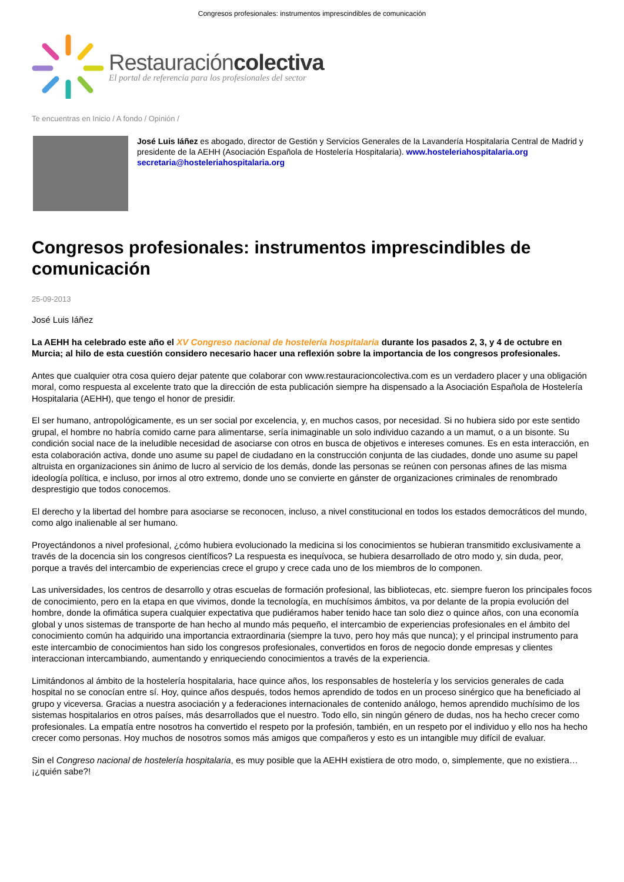Congresos profesionales: instrumentos imprescindibles de comunicación
Restauracióncolectiva
El portal de referencia para los profesionales del sector
Te encuentras en Inicio / A fondo / Opinión /
José Luis Iáñez es abogado, director de Gestión y Servicios Generales de la Lavandería Hospitalaria Central de Madrid y presidente de la AEHH (Asociación Española de Hostelería Hospitalaria). www.hosteleriahospitalaria.org secretaria@hosteleriahospitalaria.org
Congresos profesionales: instrumentos imprescindibles de comunicación
25-09-2013
José Luis Iáñez
La AEHH ha celebrado este año el XV Congreso nacional de hostelería hospitalaria durante los pasados 2, 3, y 4 de octubre en Murcia; al hilo de esta cuestión considero necesario hacer una reflexión sobre la importancia de los congresos profesionales.
Antes que cualquier otra cosa quiero dejar patente que colaborar con www.restauracioncolectiva.com es un verdadero placer y una obligación moral, como respuesta al excelente trato que la dirección de esta publicación siempre ha dispensado a la Asociación Española de Hostelería Hospitalaria (AEHH), que tengo el honor de presidir.
El ser humano, antropológicamente, es un ser social por excelencia, y, en muchos casos, por necesidad. Si no hubiera sido por este sentido grupal, el hombre no habría comido carne para alimentarse, sería inimaginable un solo individuo cazando a un mamut, o a un bisonte. Su condición social nace de la ineludible necesidad de asociarse con otros en busca de objetivos e intereses comunes. Es en esta interacción, en esta colaboración activa, donde uno asume su papel de ciudadano en la construcción conjunta de las ciudades, donde uno asume su papel altruista en organizaciones sin ánimo de lucro al servicio de los demás, donde las personas se reúnen con personas afines de las misma ideología política, e incluso, por irnos al otro extremo, donde uno se convierte en gánster de organizaciones criminales de renombrado desprestigio que todos conocemos.
El derecho y la libertad del hombre para asociarse se reconocen, incluso, a nivel constitucional en todos los estados democráticos del mundo, como algo inalienable al ser humano.
Proyectándonos a nivel profesional, ¿cómo hubiera evolucionado la medicina si los conocimientos se hubieran transmitido exclusivamente a través de la docencia sin los congresos científicos? La respuesta es inequívoca, se hubiera desarrollado de otro modo y, sin duda, peor, porque a través del intercambio de experiencias crece el grupo y crece cada uno de los miembros de lo componen.
Las universidades, los centros de desarrollo y otras escuelas de formación profesional, las bibliotecas, etc. siempre fueron los principales focos de conocimiento, pero en la etapa en que vivimos, donde la tecnología, en muchísimos ámbitos, va por delante de la propia evolución del hombre, donde la ofimática supera cualquier expectativa que pudiéramos haber tenido hace tan solo diez o quince años, con una economía global y unos sistemas de transporte de han hecho al mundo más pequeño, el intercambio de experiencias profesionales en el ámbito del conocimiento común ha adquirido una importancia extraordinaria (siempre la tuvo, pero hoy más que nunca); y el principal instrumento para este intercambio de conocimientos han sido los congresos profesionales, convertidos en foros de negocio donde empresas y clientes interaccionan intercambiando, aumentando y enriqueciendo conocimientos a través de la experiencia.
Limitándonos al ámbito de la hostelería hospitalaria, hace quince años, los responsables de hostelería y los servicios generales de cada hospital no se conocían entre sí. Hoy, quince años después, todos hemos aprendido de todos en un proceso sinérgico que ha beneficiado al grupo y viceversa. Gracias a nuestra asociación y a federaciones internacionales de contenido análogo, hemos aprendido muchísimo de los sistemas hospitalarios en otros países, más desarrollados que el nuestro. Todo ello, sin ningún género de dudas, nos ha hecho crecer como profesionales. La empatía entre nosotros ha convertido el respeto por la profesión, también, en un respeto por el individuo y ello nos ha hecho crecer como personas. Hoy muchos de nosotros somos más amigos que compañeros y esto es un intangible muy difícil de evaluar.
Sin el Congreso nacional de hostelería hospitalaria, es muy posible que la AEHH existiera de otro modo, o, simplemente, que no existiera… ¡¿quién sabe?!